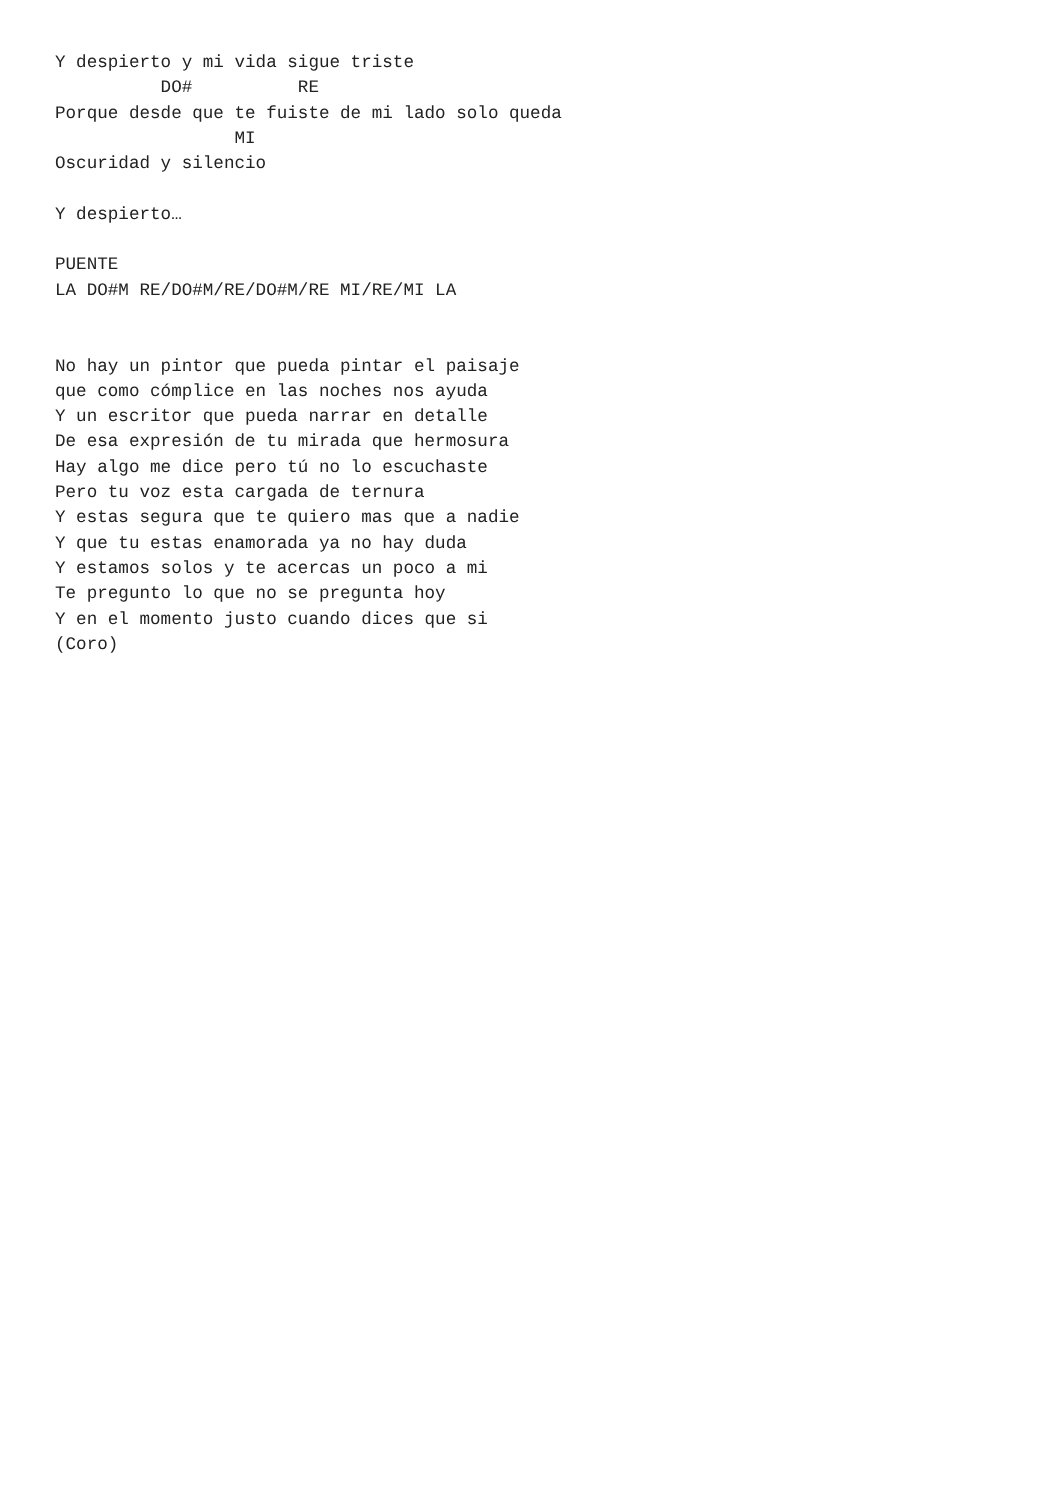Y despierto y mi vida sigue triste
          DO#          RE
Porque desde que te fuiste de mi lado solo queda
                 MI
Oscuridad y silencio

Y despierto…

PUENTE
LA DO#M RE/DO#M/RE/DO#M/RE MI/RE/MI LA


No hay un pintor que pueda pintar el paisaje
que como cómplice en las noches nos ayuda
Y un escritor que pueda narrar en detalle
De esa expresión de tu mirada que hermosura
Hay algo me dice pero tú no lo escuchaste
Pero tu voz esta cargada de ternura
Y estas segura que te quiero mas que a nadie
Y que tu estas enamorada ya no hay duda
Y estamos solos y te acercas un poco a mi
Te pregunto lo que no se pregunta hoy
Y en el momento justo cuando dices que si
(Coro)